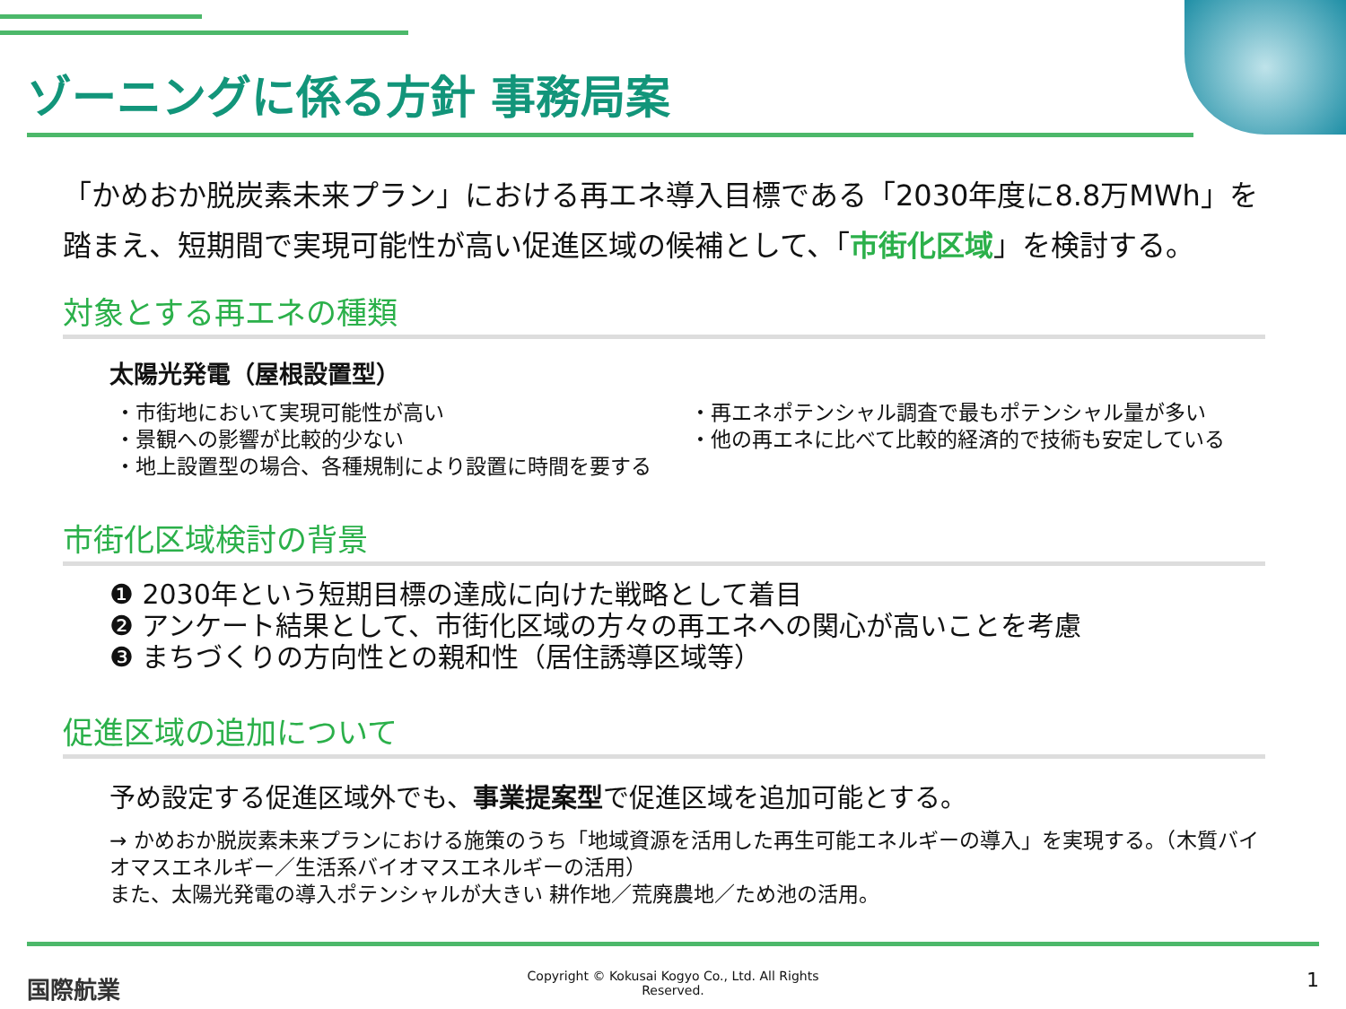ゾーニングに係る方針 事務局案
「かめおか脱炭素未来プラン」における再エネ導入目標である「2030年度に8.8万MWh」を踏まえ、短期間で実現可能性が高い促進区域の候補として、「市街化区域」を検討する。
対象とする再エネの種類
太陽光発電（屋根設置型）
・市街地において実現可能性が高い
・景観への影響が比較的少ない
・地上設置型の場合、各種規制により設置に時間を要する
・再エネポテンシャル調査で最もポテンシャル量が多い
・他の再エネに比べて比較的経済的で技術も安定している
市街化区域検討の背景
❶ 2030年という短期目標の達成に向けた戦略として着目
❷ アンケート結果として、市街化区域の方々の再エネへの関心が高いことを考慮
❸ まちづくりの方向性との親和性（居住誘導区域等）
促進区域の追加について
予め設定する促進区域外でも、事業提案型で促進区域を追加可能とする。
→ かめおか脱炭素未来プランにおける施策のうち「地域資源を活用した再生可能エネルギーの導入」を実現する。（木質バイオマスエネルギー／生活系バイオマスエネルギーの活用）
また、太陽光発電の導入ポテンシャルが大きい 耕作地／荒廃農地／ため池の活用。
国際航業
Copyright © Kokusai Kogyo Co., Ltd. All Rights
Reserved.
1